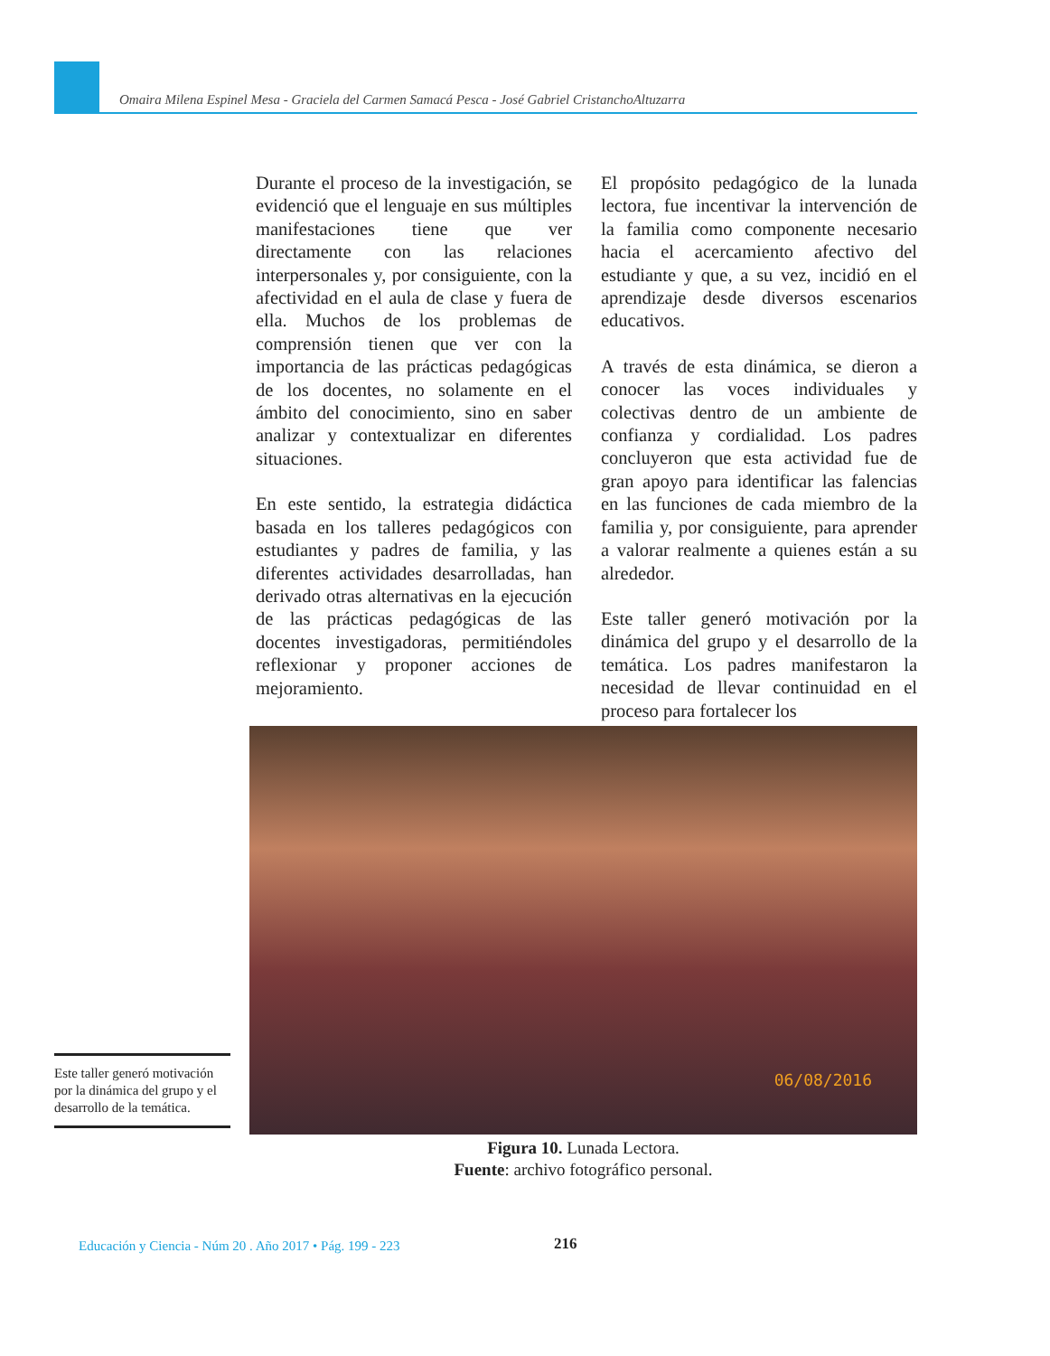Omaira Milena Espinel Mesa - Graciela del Carmen Samacá Pesca - José Gabriel CristanchoAltuzarra
Durante el proceso de la investigación, se evidenció que el lenguaje en sus múltiples manifestaciones tiene que ver directamente con las relaciones interpersonales y, por consiguiente, con la afectividad en el aula de clase y fuera de ella. Muchos de los problemas de comprensión tienen que ver con la importancia de las prácticas pedagógicas de los docentes, no solamente en el ámbito del conocimiento, sino en saber analizar y contextualizar en diferentes situaciones.
En este sentido, la estrategia didáctica basada en los talleres pedagógicos con estudiantes y padres de familia, y las diferentes actividades desarrolladas, han derivado otras alternativas en la ejecución de las prácticas pedagógicas de las docentes investigadoras, permitiéndoles reflexionar y proponer acciones de mejoramiento.
El propósito pedagógico de la lunada lectora, fue incentivar la intervención de la familia como componente necesario hacia el acercamiento afectivo del estudiante y que, a su vez, incidió en el aprendizaje desde diversos escenarios educativos.
A través de esta dinámica, se dieron a conocer las voces individuales y colectivas dentro de un ambiente de confianza y cordialidad. Los padres concluyeron que esta actividad fue de gran apoyo para identificar las falencias en las funciones de cada miembro de la familia y, por consiguiente, para aprender a valorar realmente a quienes están a su alrededor.
Este taller generó motivación por la dinámica del grupo y el desarrollo de la temática. Los padres manifestaron la necesidad de llevar continuidad en el proceso para fortalecer los
06/08/2016
Figura 10. Lunada Lectora.
Fuente: archivo fotográfico personal.
Este taller generó motivación por la dinámica del grupo y el desarrollo de la temática.
Educación y Ciencia - Núm 20 . Año 2017 • Pág. 199 - 223
216